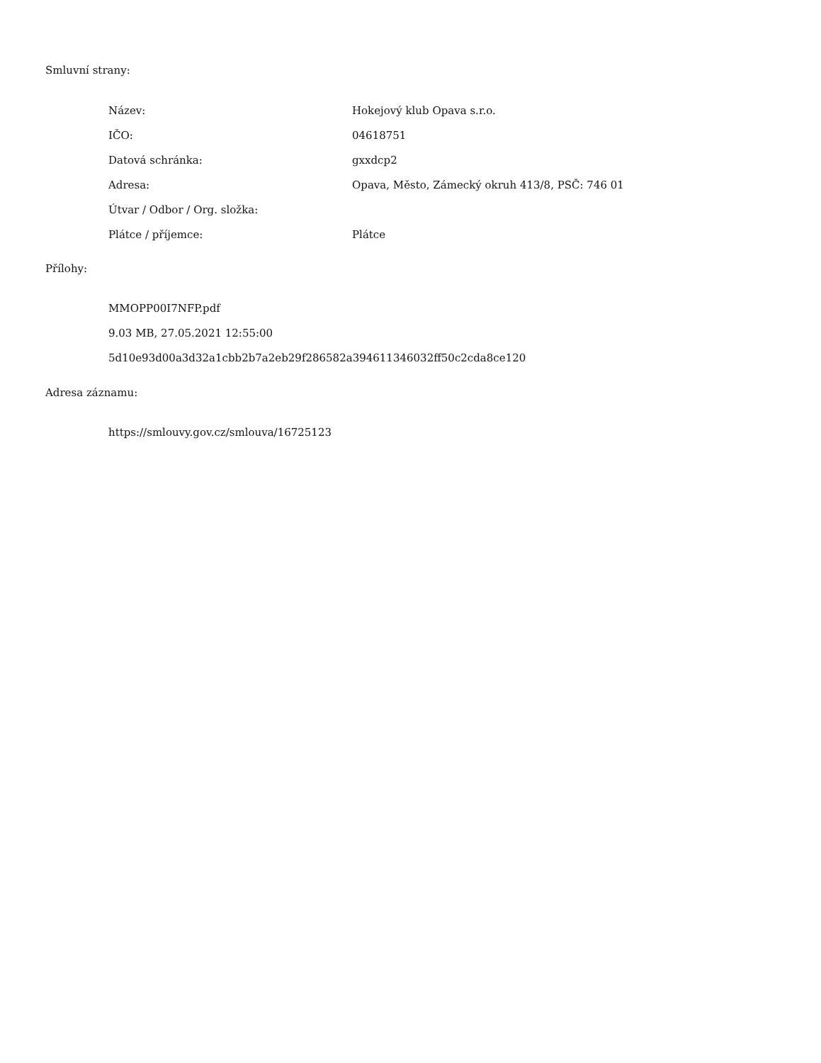Smluvní strany:
| Název: | Hokejový klub Opava s.r.o. |
| IČO: | 04618751 |
| Datová schránka: | gxxdcp2 |
| Adresa: | Opava, Město, Zámecký okruh 413/8, PSČ: 746 01 |
| Útvar / Odbor / Org. složka: | |
| Plátce / příjemce: | Plátce |
Přílohy:
MMOPP00I7NFP.pdf
9.03 MB, 27.05.2021 12:55:00
5d10e93d00a3d32a1cbb2b7a2eb29f286582a394611346032ff50c2cda8ce120
Adresa záznamu:
https://smlouvy.gov.cz/smlouva/16725123